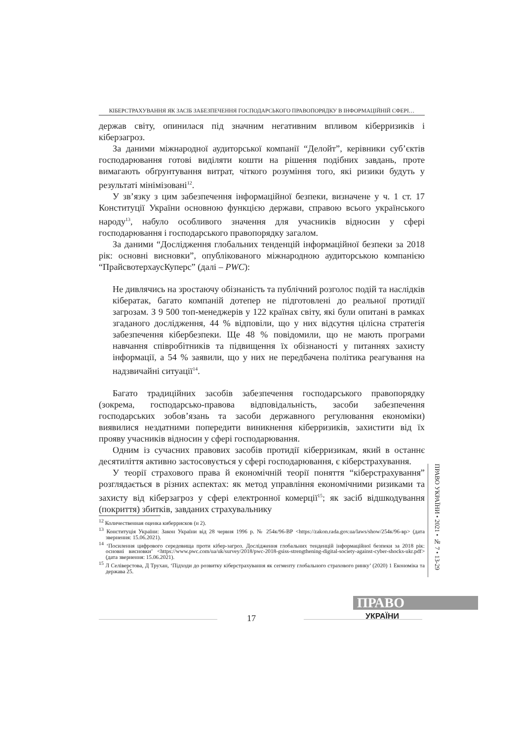КІБЕРСТРАХУВАННЯ ЯК ЗАСІБ ЗАБЕЗПЕЧЕННЯ ГОСПОДАРСЬКОГО ПРАВОПОРЯДКУ В ІНФОРМАЦІЙНІЙ СФЕРІ…
держав світу, опинилася під значним негативним впливом кіберризиків і кіберзагроз.
За даними міжнародної аудиторської компанії “Делойт”, керівники суб’єктів господарювання готові виділяти кошти на рішення подібних завдань, проте вимагають обґрунтування витрат, чіткого розуміння того, які ризики будуть у результаті мінімізовані<sup>12</sup>.
У зв’язку з цим забезпечення інформаційної безпеки, визначене у ч. 1 ст. 17 Конституції України основною функцією держави, справою всього українського народу<sup>13</sup>, набуло особливого значення для учасників відносин у сфері господарювання і господарського правопорядку загалом.
За даними “Дослідження глобальних тенденцій інформаційної безпеки за 2018 рік: основні висновки”, опублікованого міжнародною аудиторською компанією “ПрайсвотерхаусКуперс” (далі – PWC):
Не дивлячись на зростаючу обізнаність та публічний розголос подій та наслідків кібератак, багато компаній дотепер не підготовлені до реальної протидії загрозам. З 9 500 топ-менеджерів у 122 країнах світу, які були опитані в рамках згаданого дослідження, 44 % відповіли, що у них відсутня цілісна стратегія забезпечення кібербезпеки. Ще 48 % повідомили, що не мають програми навчання співробітників та підвищення їх обізнаності у питаннях захисту інформації, а 54 % заявили, що у них не передбачена політика реагування на надзвичайні ситуації<sup>14</sup>.
Багато традиційних засобів забезпечення господарського правопорядку (зокрема, господарсько-правова відповідальність, засоби забезпечення господарських зобов’язань та засоби державного регулювання економіки) виявилися нездатними попередити виникнення кіберризиків, захистити від їх прояву учасників відносин у сфері господарювання.
Одним із сучасних правових засобів протидії кіберризикам, який в останнє десятиліття активно застосовується у сфері господарювання, є кіберстрахування.
У теорії страхового права й економічній теорії поняття “кіберстрахування” розглядається в різних аспектах: як метод управління економічними ризиками та захисту від кіберзагроз у сфері електронної комерції<sup>15</sup>; як засіб відшкодування (покриття) збитків, завданих страхувальнику
ПРАВО УКРАЇНИ • 2021 • № 7 • 13-29
<sup>12</sup> Количественная оценка киберрисков (н 2).
<sup>13</sup> Конституція України: Закон України від 28 червня 1996 р. № 254к/96-ВР <https://zakon.rada.gov.ua/laws/show/254к/96-вр> (дата звернення: 15.06.2021).
<sup>14</sup> ‘Посилення цифрового середовища проти кібер-загроз. Дослідження глобальних тенденцій інформаційної безпеки за 2018 рік: основні висновки’ <https://www.pwc.com/ua/uk/survey/2018/pwc-2018-gsiss-strengthening-digital-society-against-cyber-shocks-ukr.pdf> (дата звернення: 15.06.2021).
<sup>15</sup> Л Селіверстова, Д Трухан, ‘Підходи до розвитку кіберстрахування як сегменту глобального страхового ринку’ (2020) 1 Економіка та держава 25.
ПРАВО
УКРАЇНИ
17